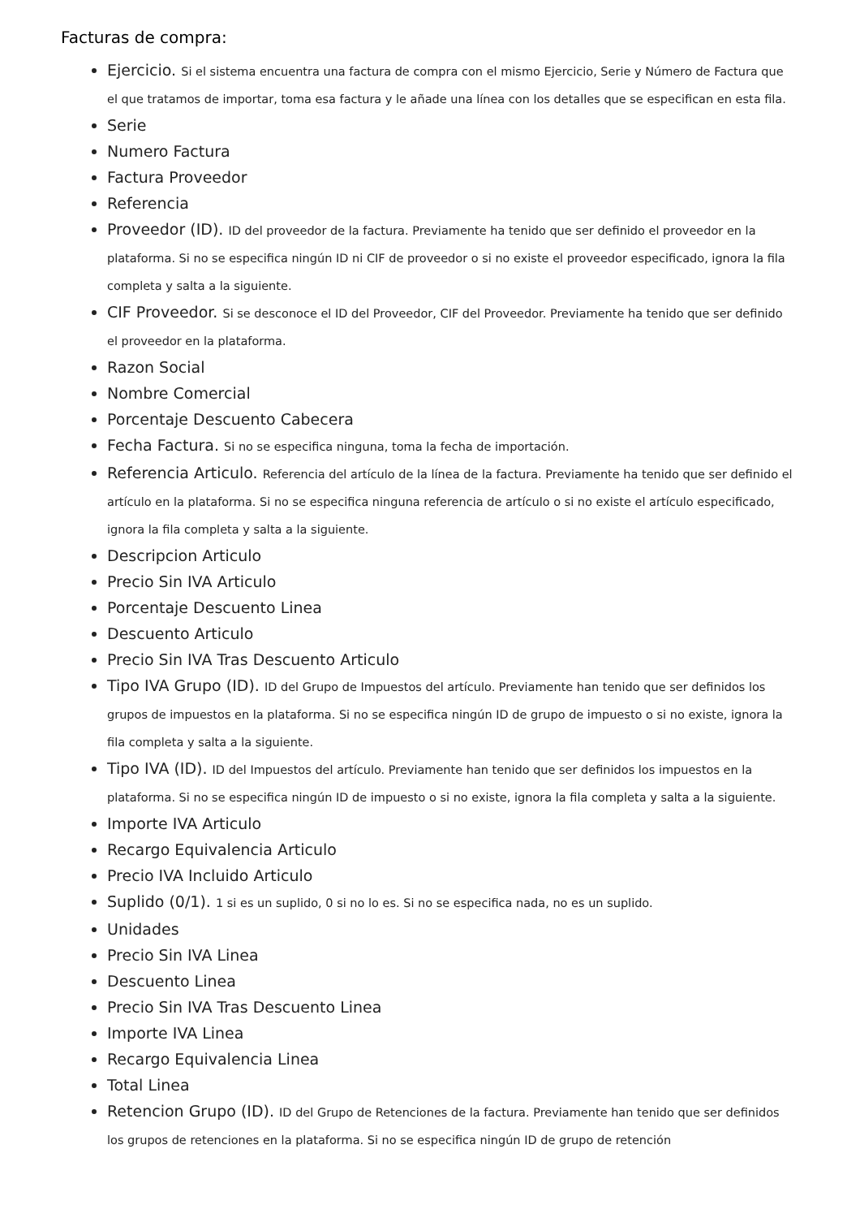Facturas de compra:
Ejercicio. Si el sistema encuentra una factura de compra con el mismo Ejercicio, Serie y Número de Factura que el que tratamos de importar, toma esa factura y le añade una línea con los detalles que se especifican en esta fila.
Serie
Numero Factura
Factura Proveedor
Referencia
Proveedor (ID). ID del proveedor de la factura. Previamente ha tenido que ser definido el proveedor en la plataforma. Si no se especifica ningún ID ni CIF de proveedor o si no existe el proveedor especificado, ignora la fila completa y salta a la siguiente.
CIF Proveedor. Si se desconoce el ID del Proveedor, CIF del Proveedor. Previamente ha tenido que ser definido el proveedor en la plataforma.
Razon Social
Nombre Comercial
Porcentaje Descuento Cabecera
Fecha Factura. Si no se especifica ninguna, toma la fecha de importación.
Referencia Articulo. Referencia del artículo de la línea de la factura. Previamente ha tenido que ser definido el artículo en la plataforma. Si no se especifica ninguna referencia de artículo o si no existe el artículo especificado, ignora la fila completa y salta a la siguiente.
Descripcion Articulo
Precio Sin IVA Articulo
Porcentaje Descuento Linea
Descuento Articulo
Precio Sin IVA Tras Descuento Articulo
Tipo IVA Grupo (ID). ID del Grupo de Impuestos del artículo. Previamente han tenido que ser definidos los grupos de impuestos en la plataforma. Si no se especifica ningún ID de grupo de impuesto o si no existe, ignora la fila completa y salta a la siguiente.
Tipo IVA (ID). ID del Impuestos del artículo. Previamente han tenido que ser definidos los impuestos en la plataforma. Si no se especifica ningún ID de impuesto o si no existe, ignora la fila completa y salta a la siguiente.
Importe IVA Articulo
Recargo Equivalencia Articulo
Precio IVA Incluido Articulo
Suplido (0/1). 1 si es un suplido, 0 si no lo es. Si no se especifica nada, no es un suplido.
Unidades
Precio Sin IVA Linea
Descuento Linea
Precio Sin IVA Tras Descuento Linea
Importe IVA Linea
Recargo Equivalencia Linea
Total Linea
Retencion Grupo (ID). ID del Grupo de Retenciones de la factura. Previamente han tenido que ser definidos los grupos de retenciones en la plataforma. Si no se especifica ningún ID de grupo de retención